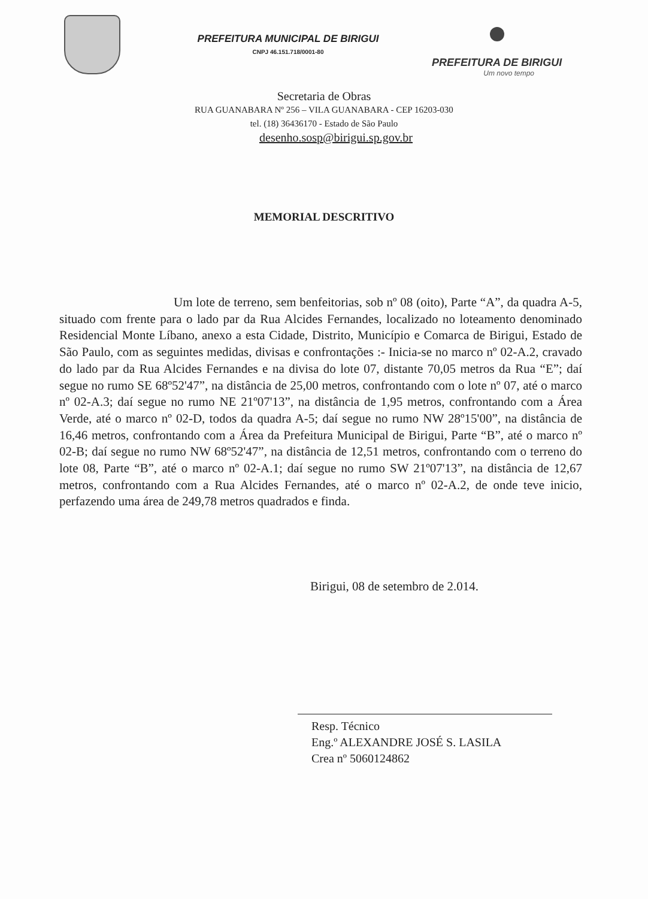PREFEITURA MUNICIPAL DE BIRIGUI
CNPJ 46.151.718/0001-80
PREFEITURA DE BIRIGUI
Um novo tempo
Secretaria de Obras
RUA GUANABARA Nº 256 – VILA GUANABARA - CEP 16203-030
tel. (18) 36436170 - Estado de São Paulo
desenho.sosp@birigui.sp.gov.br
MEMORIAL DESCRITIVO
Um lote de terreno, sem benfeitorias, sob nº 08 (oito), Parte “A”, da quadra A-5, situado com frente para o lado par da Rua Alcides Fernandes, localizado no loteamento denominado Residencial Monte Líbano, anexo a esta Cidade, Distrito, Município e Comarca de Birigui, Estado de São Paulo, com as seguintes medidas, divisas e confrontações :- Inicia-se no marco nº 02-A.2, cravado do lado par da Rua Alcides Fernandes e na divisa do lote 07, distante 70,05 metros da Rua “E”; daí segue no rumo SE 68º52'47”, na distância de 25,00 metros, confrontando com o lote nº 07, até o marco nº 02-A.3; daí segue no rumo NE 21º07'13”, na distância de 1,95 metros, confrontando com a Área Verde, até o marco nº 02-D, todos da quadra A-5; daí segue no rumo NW 28º15'00”, na distância de 16,46 metros, confrontando com a Área da Prefeitura Municipal de Birigui, Parte “B”, até o marco nº 02-B; daí segue no rumo NW 68º52'47”, na distância de 12,51 metros, confrontando com o terreno do lote 08, Parte “B”, até o marco nº 02-A.1; daí segue no rumo SW 21º07'13”, na distância de 12,67 metros, confrontando com a Rua Alcides Fernandes, até o marco nº 02-A.2, de onde teve inicio, perfazendo uma área de 249,78 metros quadrados e finda.
Birigui, 08 de setembro de 2.014.
Resp. Técnico
Eng.º ALEXANDRE JOSÉ S. LASILA
Crea nº 5060124862